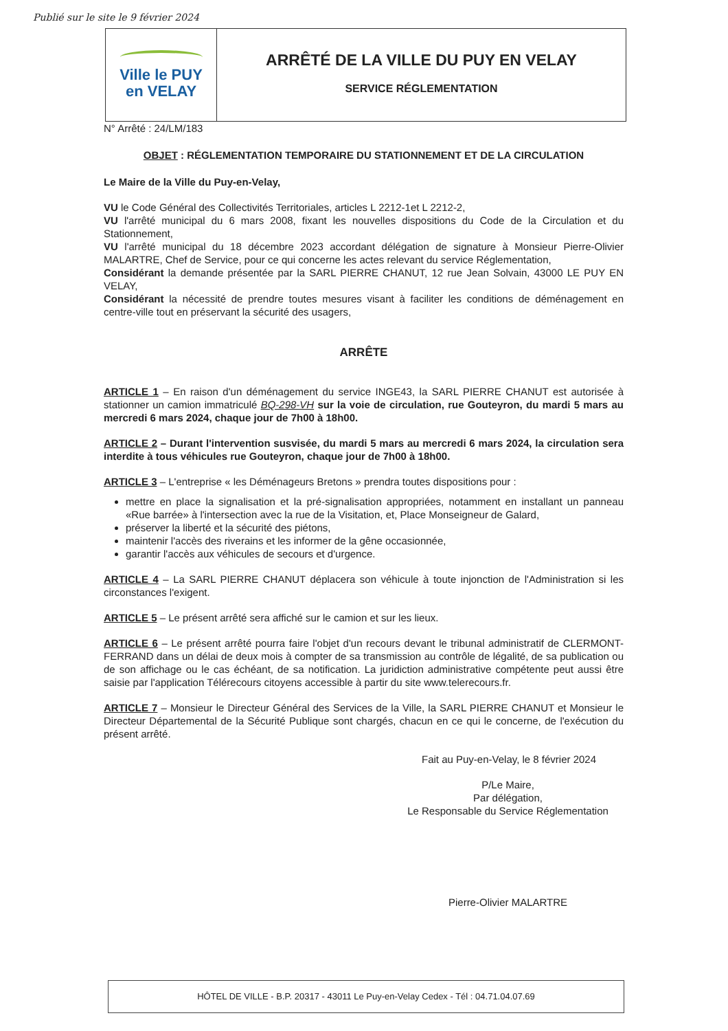Publié sur le site le 9 février 2024
Ville le PUY
en VELAY
ARRÊTÉ DE LA VILLE DU PUY EN VELAY
SERVICE RÉGLEMENTATION
N° Arrêté : 24/LM/183
OBJET : RÉGLEMENTATION TEMPORAIRE DU STATIONNEMENT ET DE LA CIRCULATION
Le Maire de la Ville du Puy-en-Velay,
VU le Code Général des Collectivités Territoriales, articles L 2212-1et L 2212-2,
VU l'arrêté municipal du 6 mars 2008, fixant les nouvelles dispositions du Code de la Circulation et du Stationnement,
VU l'arrêté municipal du 18 décembre 2023 accordant délégation de signature à Monsieur Pierre-Olivier MALARTRE, Chef de Service, pour ce qui concerne les actes relevant du service Réglementation,
Considérant la demande présentée par la SARL PIERRE CHANUT, 12 rue Jean Solvain, 43000 LE PUY EN VELAY,
Considérant la nécessité de prendre toutes mesures visant à faciliter les conditions de déménagement en centre-ville tout en préservant la sécurité des usagers,
ARRÊTE
ARTICLE 1 – En raison d'un déménagement du service INGE43, la SARL PIERRE CHANUT est autorisée à stationner un camion immatriculé BQ-298-VH sur la voie de circulation, rue Gouteyron, du mardi 5 mars au mercredi 6 mars 2024, chaque jour de 7h00 à 18h00.
ARTICLE 2 – Durant l'intervention susvisée, du mardi 5 mars au mercredi 6 mars 2024, la circulation sera interdite à tous véhicules rue Gouteyron, chaque jour de 7h00 à 18h00.
ARTICLE 3 – L'entreprise « les Déménageurs Bretons » prendra toutes dispositions pour :
mettre en place la signalisation et la pré-signalisation appropriées, notamment en installant un panneau «Rue barrée» à l'intersection avec la rue de la Visitation, et, Place Monseigneur de Galard,
préserver la liberté et la sécurité des piétons,
maintenir l'accès des riverains et les informer de la gêne occasionnée,
garantir l'accès aux véhicules de secours et d'urgence.
ARTICLE 4 – La SARL PIERRE CHANUT déplacera son véhicule à toute injonction de l'Administration si les circonstances l'exigent.
ARTICLE 5 – Le présent arrêté sera affiché sur le camion et sur les lieux.
ARTICLE 6 – Le présent arrêté pourra faire l'objet d'un recours devant le tribunal administratif de CLERMONT-FERRAND dans un délai de deux mois à compter de sa transmission au contrôle de légalité, de sa publication ou de son affichage ou le cas échéant, de sa notification. La juridiction administrative compétente peut aussi être saisie par l'application Télérecours citoyens accessible à partir du site www.telerecours.fr.
ARTICLE 7 – Monsieur le Directeur Général des Services de la Ville, la SARL PIERRE CHANUT et Monsieur le Directeur Départemental de la Sécurité Publique sont chargés, chacun en ce qui le concerne, de l'exécution du présent arrêté.
Fait au Puy-en-Velay, le 8 février 2024
P/Le Maire,
Par délégation,
Le Responsable du Service Réglementation
Pierre-Olivier MALARTRE
HÔTEL DE VILLE - B.P. 20317 - 43011 Le Puy-en-Velay Cedex - Tél : 04.71.04.07.69